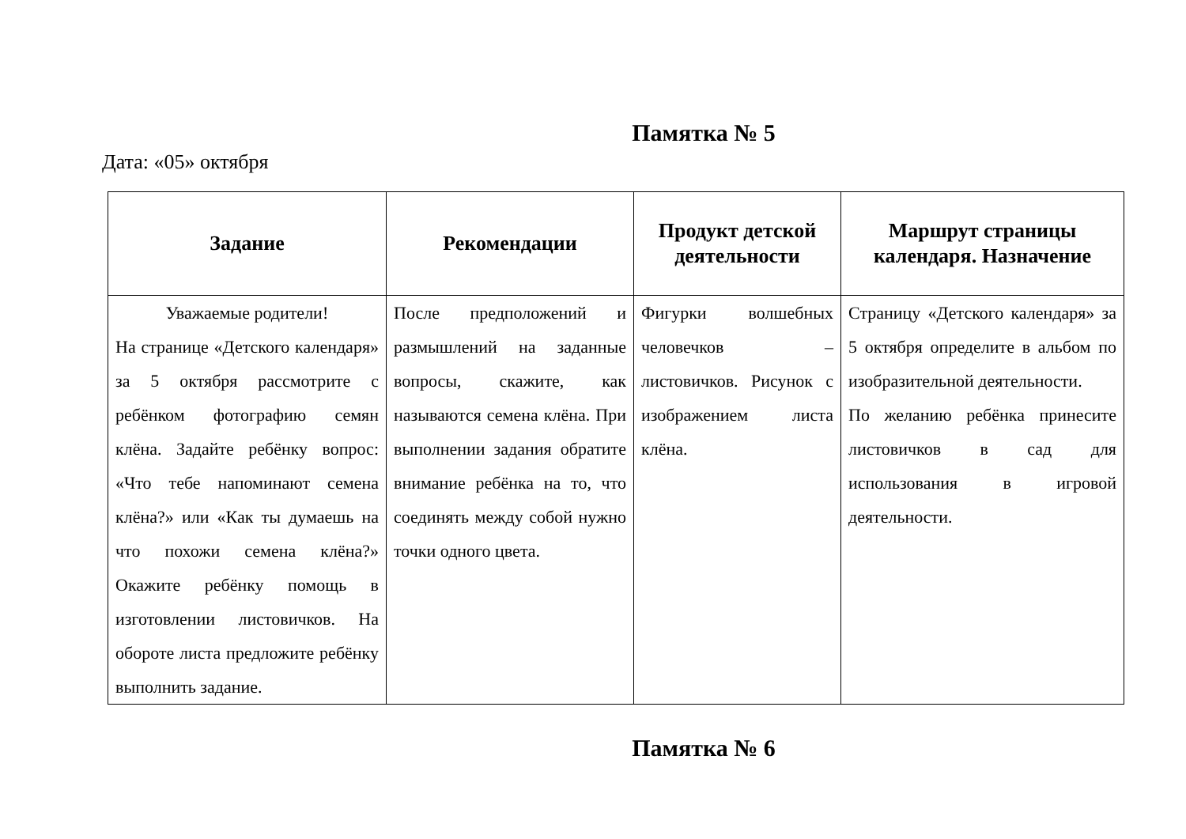Памятка № 5
Дата: «05» октября
| Задание | Рекомендации | Продукт детской деятельности | Маршрут страницы календаря. Назначение |
| --- | --- | --- | --- |
| Уважаемые родители! На странице «Детского календаря» за 5 октября рассмотрите с ребёнком фотографию семян клёна. Задайте ребёнку вопрос: «Что тебе напоминают семена клёна?» или «Как ты думаешь на что похожи семена клёна?» Окажите ребёнку помощь в изготовлении листовичков. На обороте листа предложите ребёнку выполнить задание. | После предположений и размышлений на заданные вопросы, скажите, как называются семена клёна. При выполнении задания обратите внимание ребёнка на то, что соединять между собой нужно точки одного цвета. | Фигурки волшебных человечков – листовичков. Рисунок с изображением листа клёна. | Страницу «Детского календаря» за 5 октября определите в альбом по изобразительной деятельности. По желанию ребёнка принесите листовичков в сад для использования в игровой деятельности. |
Памятка № 6